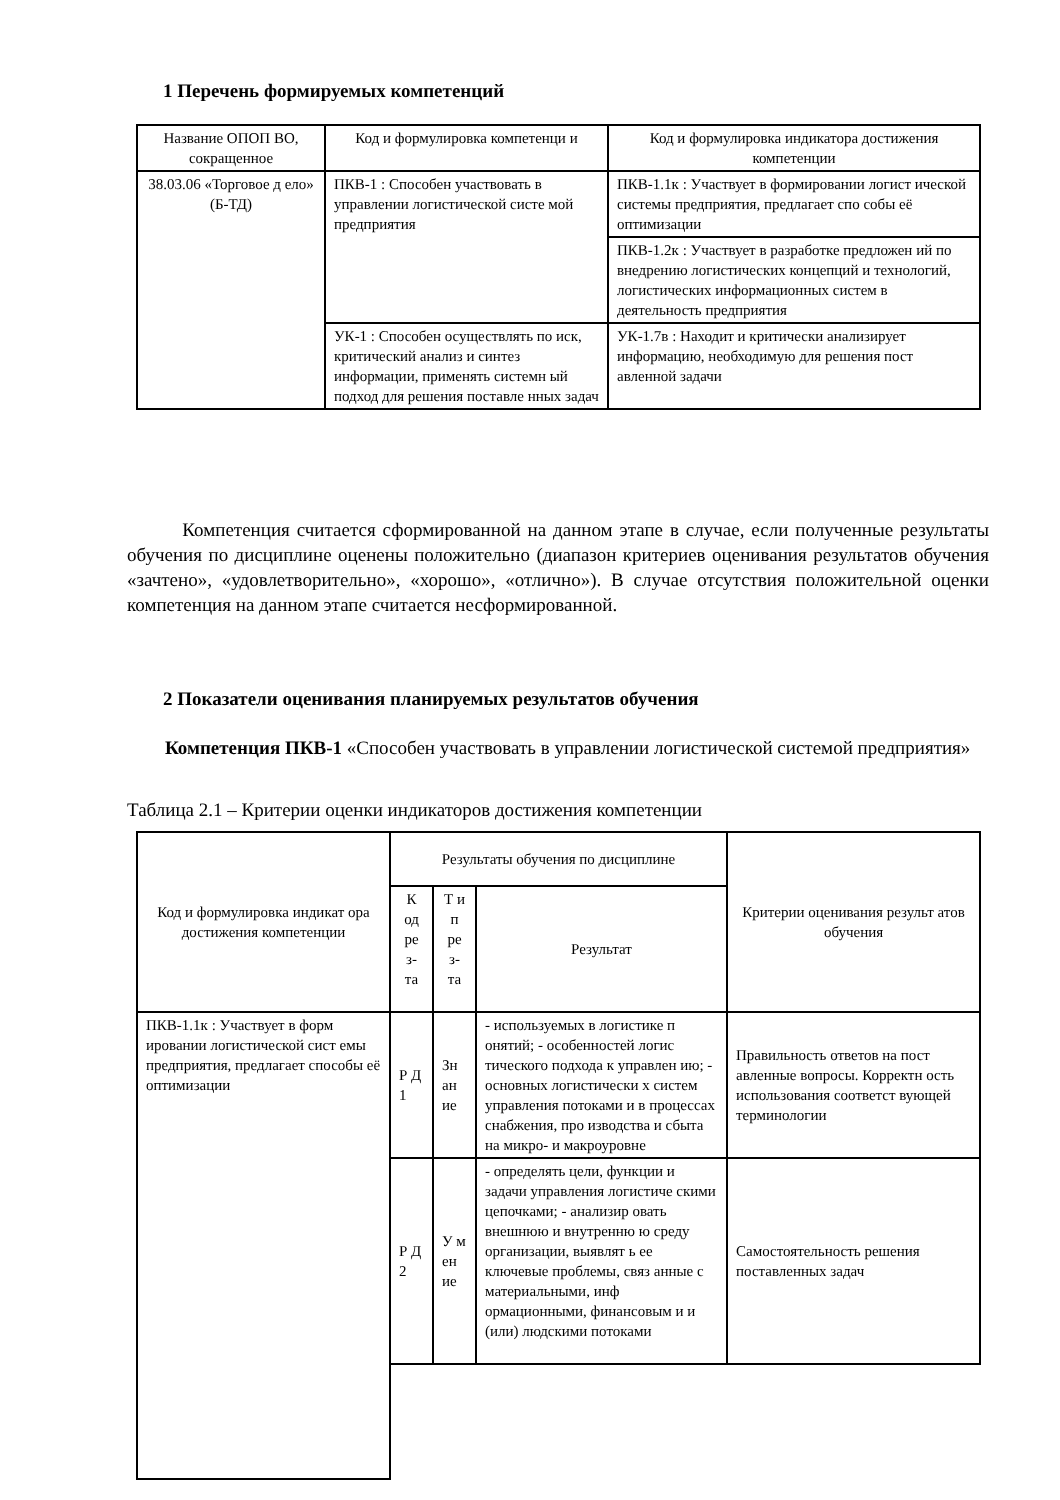1 Перечень формируемых компетенций
| Название ОПОП ВО, сокращенное | Код и формулировка компетенци и | Код и формулировка индикатора достижения компетенции |
| --- | --- | --- |
| 38.03.06 «Торговое д ело» (Б-ТД) | ПКВ-1 : Способен участвовать в управлении логистической систе мой предприятия | ПКВ-1.1к : Участвует в формировании логист ической системы предприятия, предлагает спо собы её оптимизации |
| | | ПКВ-1.2к : Участвует в разработке предложен ий по внедрению логистических концепций и технологий, логистических информационных систем в деятельность предприятия |
| | УК-1 : Способен осуществлять по иск, критический анализ и синтез информации, применять системн ый подход для решения поставле нных задач | УК-1.7в : Находит и критически анализирует информацию, необходимую для решения пост авленной задачи |
Компетенция считается сформированной на данном этапе в случае, если полученные результаты обучения по дисциплине оценены положительно (диапазон критериев оценивания результатов обучения «зачтено», «удовлетворительно», «хорошо», «отлично»). В случае отсутствия положительной оценки компетенция на данном этапе считается несформированной.
2 Показатели оценивания планируемых результатов обучения
Компетенция ПКВ-1 «Способен участвовать в управлении логистической системой предприятия»
Таблица 2.1 – Критерии оценки индикаторов достижения компетенции
| Код и формулировка индикат ора достижения компетенции | Результаты обучения по дисциплине | | | Критерии оценивания результ атов обучения |
| --- | --- | --- | --- | --- |
| | К од ре з- та | Т и п ре з- та | Результат | |
| ПКВ-1.1к : Участвует в форм ировании логистической сист емы предприятия, предлагает способы её оптимизации | Р Д 1 | Зн ан ие | - используемых в логистике п онятий; - особенностей логис тического подхода к управлен ию; - основных логистически х систем управления потоками и в процессах снабжения, про изводства и сбыта на микро- и макроуровне | Правильность ответов на пост авленные вопросы. Корректн ость использования соответст вующей терминологии |
| | Р Д 2 | У м ен ие | - определять цели, функции и задачи управления логистиче скими цепочками; - анализир овать внешнюю и внутренню ю среду организации, выявлят ь ее ключевые проблемы, связ анные с материальными, инф ормационными, финансовым и и (или) людскими потоками | Самостоятельность решения поставленных задач |